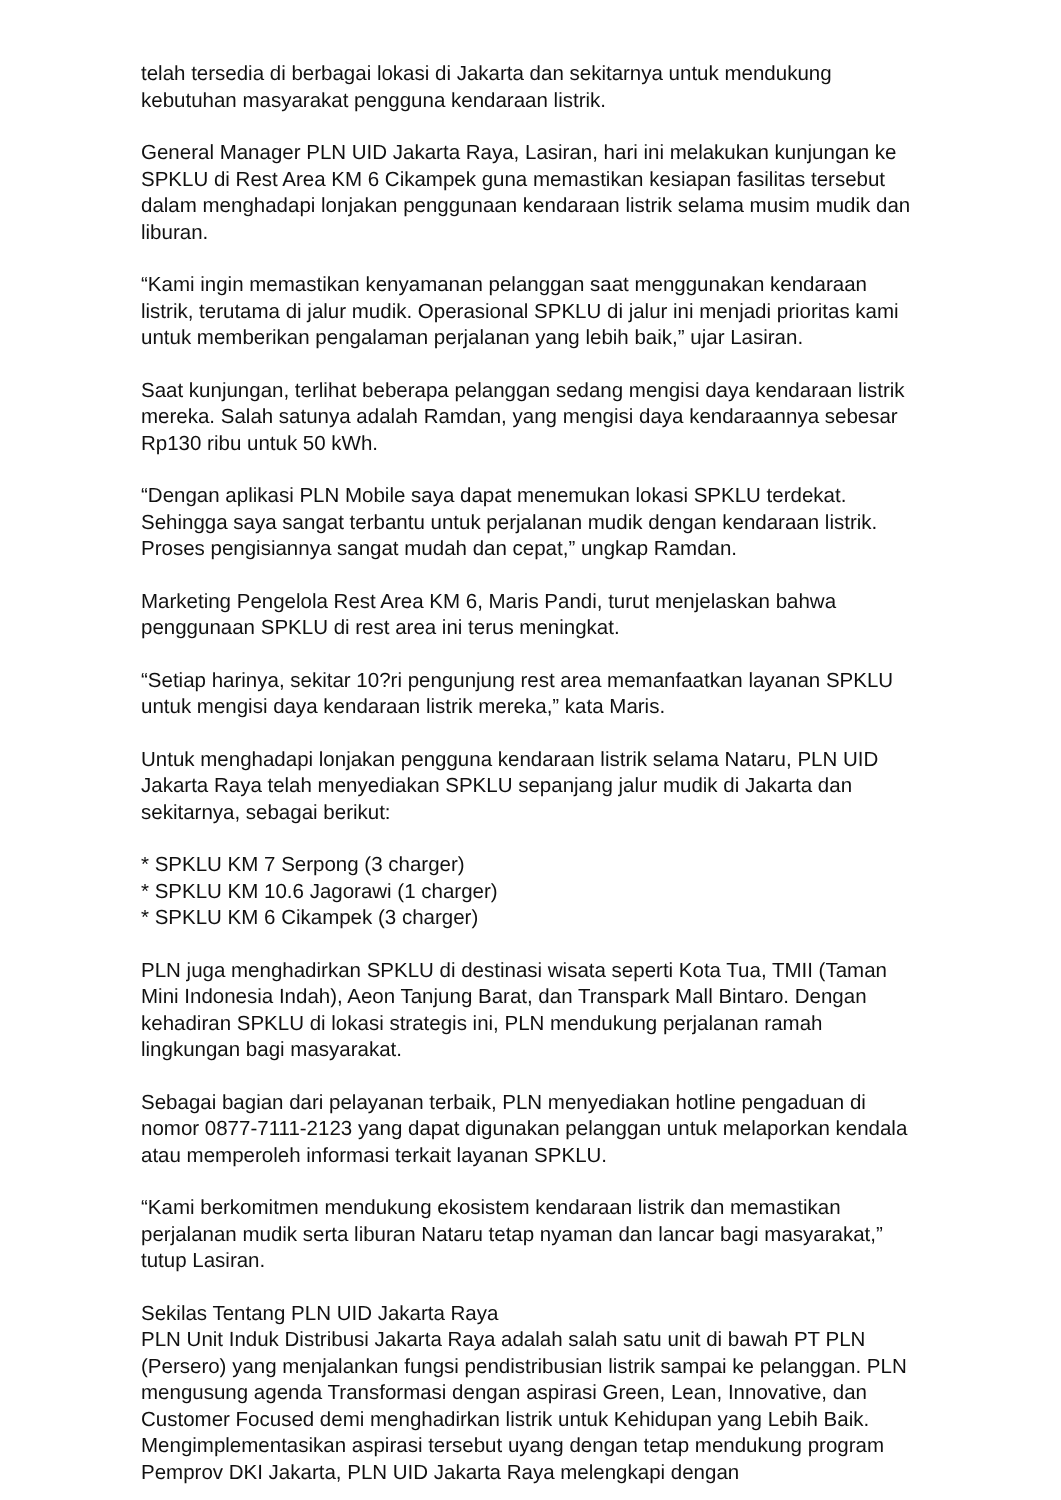telah tersedia di berbagai lokasi di Jakarta dan sekitarnya untuk mendukung kebutuhan masyarakat pengguna kendaraan listrik.
General Manager PLN UID Jakarta Raya, Lasiran, hari ini melakukan kunjungan ke SPKLU di Rest Area KM 6 Cikampek guna memastikan kesiapan fasilitas tersebut dalam menghadapi lonjakan penggunaan kendaraan listrik selama musim mudik dan liburan.
“Kami ingin memastikan kenyamanan pelanggan saat menggunakan kendaraan listrik, terutama di jalur mudik. Operasional SPKLU di jalur ini menjadi prioritas kami untuk memberikan pengalaman perjalanan yang lebih baik,” ujar Lasiran.
Saat kunjungan, terlihat beberapa pelanggan sedang mengisi daya kendaraan listrik mereka. Salah satunya adalah Ramdan, yang mengisi daya kendaraannya sebesar Rp130 ribu untuk 50 kWh.
“Dengan aplikasi PLN Mobile saya dapat menemukan lokasi SPKLU terdekat. Sehingga saya sangat terbantu untuk perjalanan mudik dengan kendaraan listrik. Proses pengisiannya sangat mudah dan cepat,” ungkap Ramdan.
Marketing Pengelola Rest Area KM 6, Maris Pandi, turut menjelaskan bahwa penggunaan SPKLU di rest area ini terus meningkat.
“Setiap harinya, sekitar 10?ri pengunjung rest area memanfaatkan layanan SPKLU untuk mengisi daya kendaraan listrik mereka,” kata Maris.
Untuk menghadapi lonjakan pengguna kendaraan listrik selama Nataru, PLN UID Jakarta Raya telah menyediakan SPKLU sepanjang jalur mudik di Jakarta dan sekitarnya, sebagai berikut:
* SPKLU KM 7 Serpong (3 charger)
* SPKLU KM 10.6 Jagorawi (1 charger)
* SPKLU KM 6 Cikampek (3 charger)
PLN juga menghadirkan SPKLU di destinasi wisata seperti Kota Tua, TMII (Taman Mini Indonesia Indah), Aeon Tanjung Barat, dan Transpark Mall Bintaro. Dengan kehadiran SPKLU di lokasi strategis ini, PLN mendukung perjalanan ramah lingkungan bagi masyarakat.
Sebagai bagian dari pelayanan terbaik, PLN menyediakan hotline pengaduan di nomor 0877-7111-2123 yang dapat digunakan pelanggan untuk melaporkan kendala atau memperoleh informasi terkait layanan SPKLU.
“Kami berkomitmen mendukung ekosistem kendaraan listrik dan memastikan perjalanan mudik serta liburan Nataru tetap nyaman dan lancar bagi masyarakat,” tutup Lasiran.
Sekilas Tentang PLN UID Jakarta Raya
PLN Unit Induk Distribusi Jakarta Raya adalah salah satu unit di bawah PT PLN (Persero) yang menjalankan fungsi pendistribusian listrik sampai ke pelanggan. PLN mengusung agenda Transformasi dengan aspirasi Green, Lean, Innovative, dan Customer Focused demi menghadirkan listrik untuk Kehidupan yang Lebih Baik. Mengimplementasikan aspirasi tersebut uyang dengan tetap mendukung program Pemprov DKI Jakarta, PLN UID Jakarta Raya melengkapi dengan